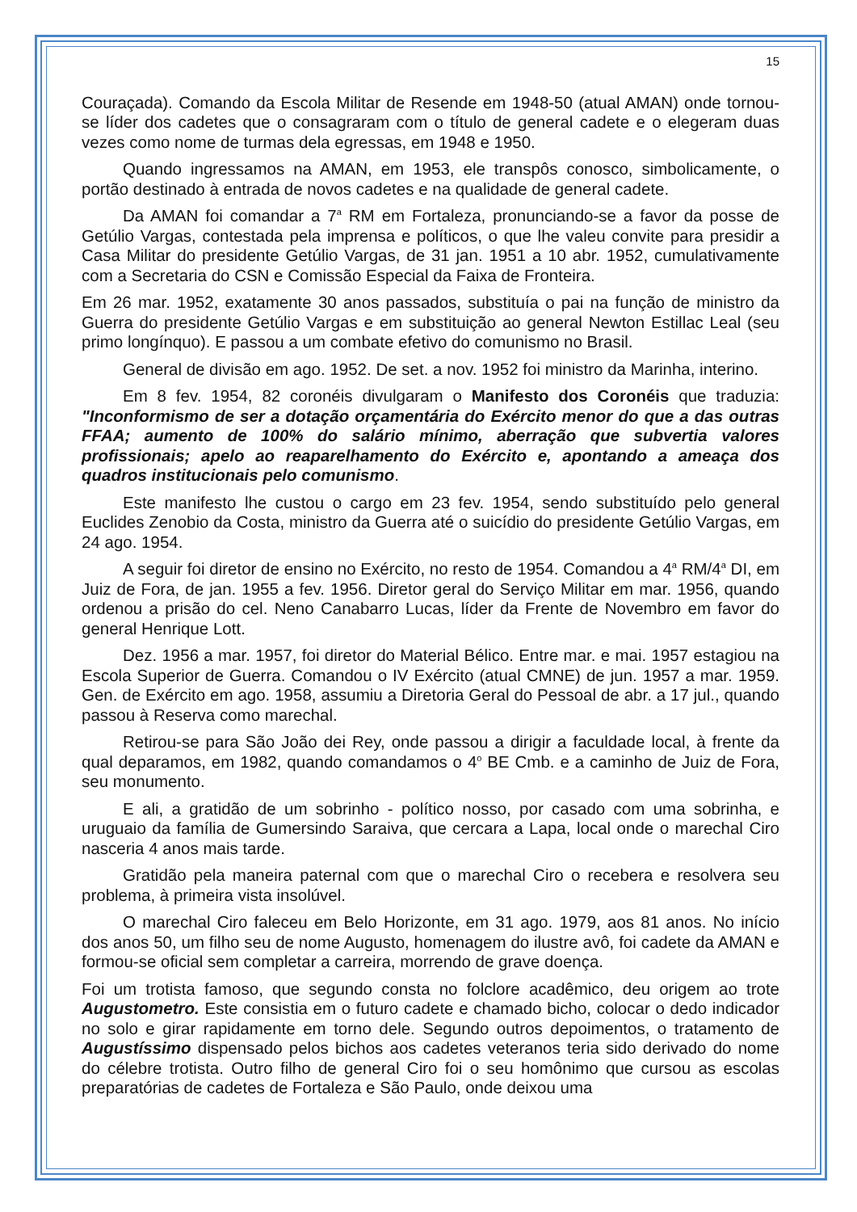15
Couraçada). Comando da Escola Militar de Resende em 1948-50 (atual AMAN) onde tornou-se líder dos cadetes que o consagraram com o título de general cadete e o elegeram duas vezes como nome de turmas dela egressas, em 1948 e 1950.
Quando ingressamos na AMAN, em 1953, ele transpôs conosco, simbolicamente, o portão destinado à entrada de novos cadetes e na qualidade de general cadete.
Da AMAN foi comandar a 7<sup>a</sup> RM em Fortaleza, pronunciando-se a favor da posse de Getúlio Vargas, contestada pela imprensa e políticos, o que lhe valeu convite para presidir a Casa Militar do presidente Getúlio Vargas, de 31 jan. 1951 a 10 abr. 1952, cumulativamente com a Secretaria do CSN e Comissão Especial da Faixa de Fronteira.
Em 26 mar. 1952, exatamente 30 anos passados, substituía o pai na função de ministro da Guerra do presidente Getúlio Vargas e em substituição ao general Newton Estillac Leal (seu primo longínquo). E passou a um combate efetivo do comunismo no Brasil.
General de divisão em ago. 1952. De set. a nov. 1952 foi ministro da Marinha, interino.
Em 8 fev. 1954, 82 coronéis divulgaram o Manifesto dos Coronéis que traduzia: "Inconformismo de ser a dotação orçamentária do Exército menor do que a das outras FFAA; aumento de 100% do salário mínimo, aberração que subvertia valores profissionais; apelo ao reaparelhamento do Exército e, apontando a ameaça dos quadros institucionais pelo comunismo.
Este manifesto lhe custou o cargo em 23 fev. 1954, sendo substituído pelo general Euclides Zenobio da Costa, ministro da Guerra até o suicídio do presidente Getúlio Vargas, em 24 ago. 1954.
A seguir foi diretor de ensino no Exército, no resto de 1954. Comandou a 4<sup>a</sup> RM/4<sup>a</sup> DI, em Juiz de Fora, de jan. 1955 a fev. 1956. Diretor geral do Serviço Militar em mar. 1956, quando ordenou a prisão do cel. Neno Canabarro Lucas, líder da Frente de Novembro em favor do general Henrique Lott.
Dez. 1956 a mar. 1957, foi diretor do Material Bélico. Entre mar. e mai. 1957 estagiou na Escola Superior de Guerra. Comandou o IV Exército (atual CMNE) de jun. 1957 a mar. 1959. Gen. de Exército em ago. 1958, assumiu a Diretoria Geral do Pessoal de abr. a 17 jul., quando passou à Reserva como marechal.
Retirou-se para São João dei Rey, onde passou a dirigir a faculdade local, à frente da qual deparamos, em 1982, quando comandamos o 4<sup>o</sup> BE Cmb. e a caminho de Juiz de Fora, seu monumento.
E ali, a gratidão de um sobrinho - político nosso, por casado com uma sobrinha, e uruguaio da família de Gumersindo Saraiva, que cercara a Lapa, local onde o marechal Ciro nasceria 4 anos mais tarde.
Gratidão pela maneira paternal com que o marechal Ciro o recebera e resolvera seu problema, à primeira vista insolúvel.
O marechal Ciro faleceu em Belo Horizonte, em 31 ago. 1979, aos 81 anos. No início dos anos 50, um filho seu de nome Augusto, homenagem do ilustre avô, foi cadete da AMAN e formou-se oficial sem completar a carreira, morrendo de grave doença.
Foi um trotista famoso, que segundo consta no folclore acadêmico, deu origem ao trote Augustometro. Este consistia em o futuro cadete e chamado bicho, colocar o dedo indicador no solo e girar rapidamente em torno dele. Segundo outros depoimentos, o tratamento de Augustíssimo dispensado pelos bichos aos cadetes veteranos teria sido derivado do nome do célebre trotista. Outro filho de general Ciro foi o seu homônimo que cursou as escolas preparatórias de cadetes de Fortaleza e São Paulo, onde deixou uma